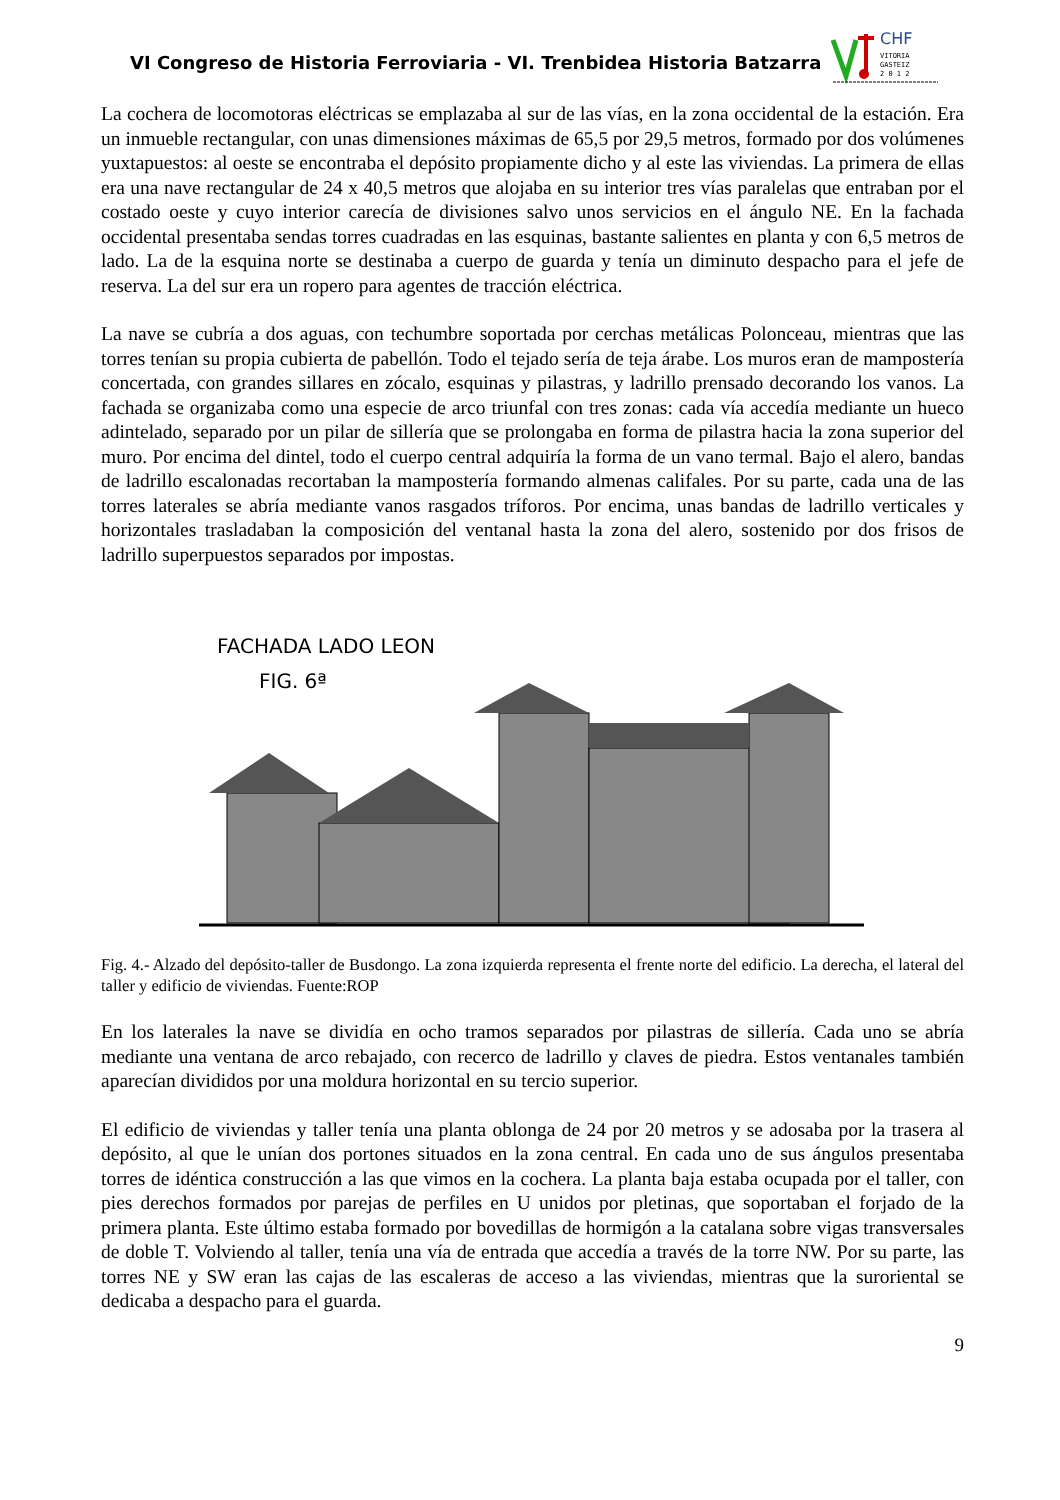VI Congreso de Historia Ferroviaria - VI. Trenbidea Historia Batzarra
CHF
VITORIA
GASTEIZ
2 0 1 2
La cochera de locomotoras eléctricas se emplazaba al sur de las vías, en la zona occidental de la estación. Era un inmueble rectangular, con unas dimensiones máximas de 65,5 por 29,5 metros, formado por dos volúmenes yuxtapuestos: al oeste se encontraba el depósito propiamente dicho y al este las viviendas. La primera de ellas era una nave rectangular de 24 x 40,5 metros que alojaba en su interior tres vías paralelas que entraban por el costado oeste y cuyo interior carecía de divisiones salvo unos servicios en el ángulo NE. En la fachada occidental presentaba sendas torres cuadradas en las esquinas, bastante salientes en planta y con 6,5 metros de lado. La de la esquina norte se destinaba a cuerpo de guarda y tenía un diminuto despacho para el jefe de reserva. La del sur era un ropero para agentes de tracción eléctrica.
La nave se cubría a dos aguas, con techumbre soportada por cerchas metálicas Polonceau, mientras que las torres tenían su propia cubierta de pabellón. Todo el tejado sería de teja árabe. Los muros eran de mampostería concertada, con grandes sillares en zócalo, esquinas y pilastras, y ladrillo prensado decorando los vanos. La fachada se organizaba como una especie de arco triunfal con tres zonas: cada vía accedía mediante un hueco adintelado, separado por un pilar de sillería que se prolongaba en forma de pilastra hacia la zona superior del muro. Por encima del dintel, todo el cuerpo central adquiría la forma de un vano termal. Bajo el alero, bandas de ladrillo escalonadas recortaban la mampostería formando almenas califales. Por su parte, cada una de las torres laterales se abría mediante vanos rasgados tríforos. Por encima, unas bandas de ladrillo verticales y horizontales trasladaban la composición del ventanal hasta la zona del alero, sostenido por dos frisos de ladrillo superpuestos separados por impostas.
FACHADA LADO LEON
FIG. 6ª
Fig. 4.- Alzado del depósito-taller de Busdongo. La zona izquierda representa el frente norte del edificio. La derecha, el lateral del taller y edificio de viviendas. Fuente:ROP
En los laterales la nave se dividía en ocho tramos separados por pilastras de sillería. Cada uno se abría mediante una ventana de arco rebajado, con recerco de ladrillo y claves de piedra. Estos ventanales también aparecían divididos por una moldura horizontal en su tercio superior.
El edificio de viviendas y taller tenía una planta oblonga de 24 por 20 metros y se adosaba por la trasera al depósito, al que le unían dos portones situados en la zona central. En cada uno de sus ángulos presentaba torres de idéntica construcción a las que vimos en la cochera. La planta baja estaba ocupada por el taller, con pies derechos formados por parejas de perfiles en U unidos por pletinas, que soportaban el forjado de la primera planta. Este último estaba formado por bovedillas de hormigón a la catalana sobre vigas transversales de doble T. Volviendo al taller, tenía una vía de entrada que accedía a través de la torre NW. Por su parte, las torres NE y SW eran las cajas de las escaleras de acceso a las viviendas, mientras que la suroriental se dedicaba a despacho para el guarda.
9